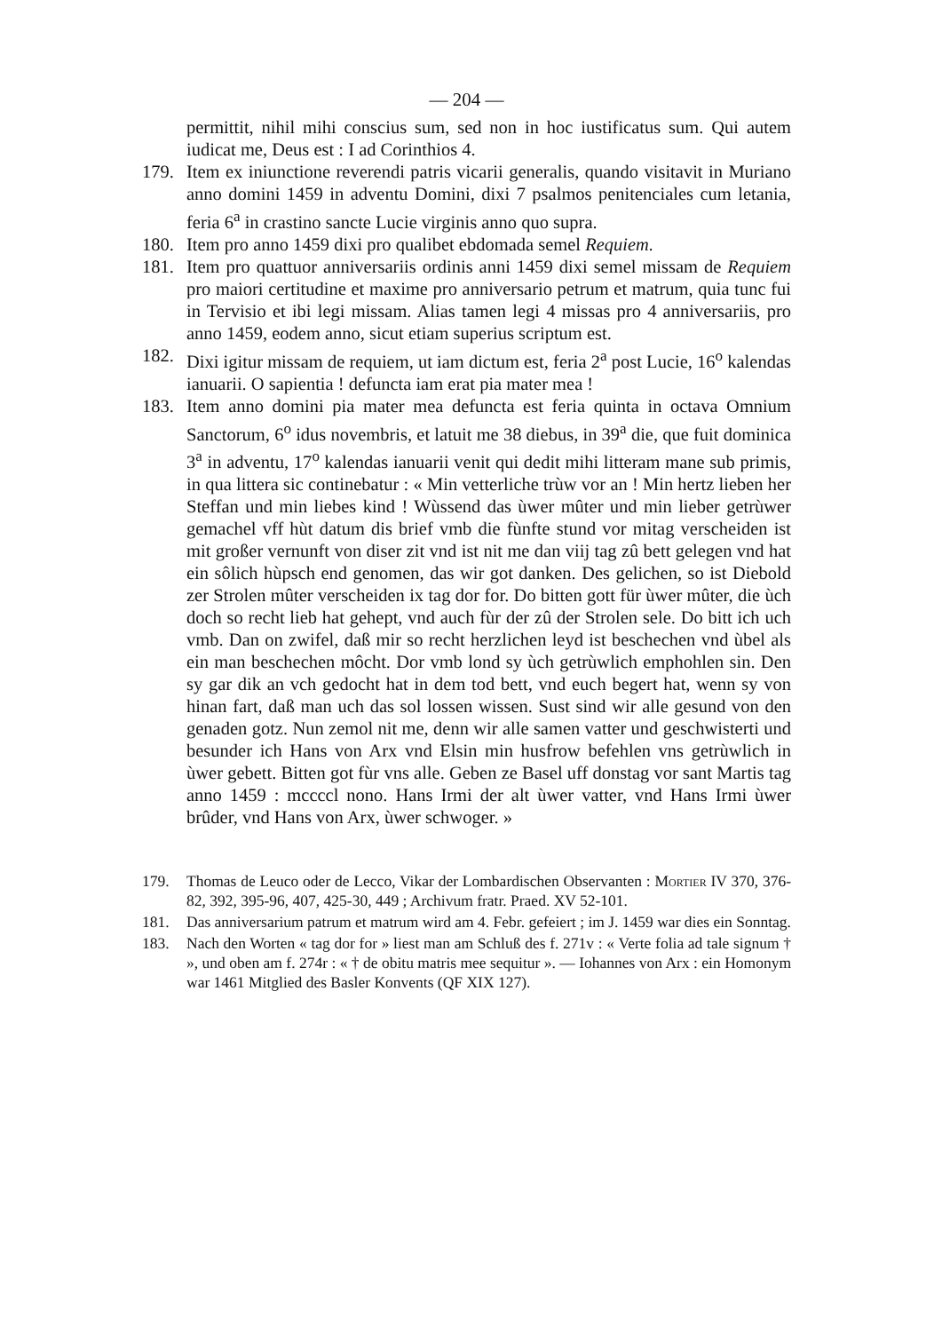— 204 —
permittit, nihil mihi conscius sum, sed non in hoc iustificatus sum. Qui autem iudicat me, Deus est : I ad Corinthios 4.
179. Item ex iniunctione reverendi patris vicarii generalis, quando visitavit in Muriano anno domini 1459 in adventu Domini, dixi 7 psalmos penitenciales cum letania, feria 6<sup>a</sup> in crastino sancte Lucie virginis anno quo supra.
180. Item pro anno 1459 dixi pro qualibet ebdomada semel Requiem.
181. Item pro quattuor anniversariis ordinis anni 1459 dixi semel missam de Requiem pro maiori certitudine et maxime pro anniversario petrum et matrum, quia tunc fui in Tervisio et ibi legi missam. Alias tamen legi 4 missas pro 4 anniversariis, pro anno 1459, eodem anno, sicut etiam superius scriptum est.
182. Dixi igitur missam de requiem, ut iam dictum est, feria 2<sup>a</sup> post Lucie, 16<sup>o</sup> kalendas ianuarii. O sapientia ! defuncta iam erat pia mater mea !
183. Item anno domini pia mater mea defuncta est feria quinta in octava Omnium Sanctorum, 6<sup>o</sup> idus novembris, et latuit me 38 diebus, in 39<sup>a</sup> die, que fuit dominica 3<sup>a</sup> in adventu, 17<sup>o</sup> kalendas ianuarii venit qui dedit mihi litteram mane sub primis, in qua littera sic continebatur : « Min vetterliche trùw vor an ! Min hertz lieben her Steffan und min liebes kind ! Wùssend das ùwer mûter und min lieber getrùwer gemachel vff hùt datum dis brief vmb die fùnfte stund vor mitag verscheiden ist mit großer vernunft von diser zit vnd ist nit me dan viij tag zû bett gelegen vnd hat ein sôlich hùpsch end genomen, das wir got danken. Des gelichen, so ist Diebold zer Strolen mûter verscheiden ix tag dor for. Do bitten gott für ùwer mûter, die ùch doch so recht lieb hat gehept, vnd auch fùr der zû der Strolen sele. Do bitt ich uch vmb. Dan on zwifel, daß mir so recht herzlichen leyd ist beschechen vnd ùbel als ein man beschechen môcht. Dor vmb lond sy ùch getrùwlich emphohlen sin. Den sy gar dik an vch gedocht hat in dem tod bett, vnd euch begert hat, wenn sy von hinan fart, daß man uch das sol lossen wissen. Sust sind wir alle gesund von den genaden gotz. Nun zemol nit me, denn wir alle samen vatter und geschwisterti und besunder ich Hans von Arx vnd Elsin min husfrow befehlen vns getrùwlich in ùwer gebett. Bitten got fùr vns alle. Geben ze Basel uff donstag vor sant Martis tag anno 1459 : mccccl nono. Hans Irmi der alt ùwer vatter, vnd Hans Irmi ùwer brûder, vnd Hans von Arx, ùwer schwoger. »
179. Thomas de Leuco oder de Lecco, Vikar der Lombardischen Observanten : Mortier IV 370, 376-82, 392, 395-96, 407, 425-30, 449 ; Archivum fratr. Praed. XV 52-101.
181. Das anniversarium patrum et matrum wird am 4. Febr. gefeiert ; im J. 1459 war dies ein Sonntag.
183. Nach den Worten « tag dor for » liest man am Schluß des f. 271v : « Verte folia ad tale signum † », und oben am f. 274r : « † de obitu matris mee sequitur ». — Iohannes von Arx : ein Homonym war 1461 Mitglied des Basler Konvents (QF XIX 127).